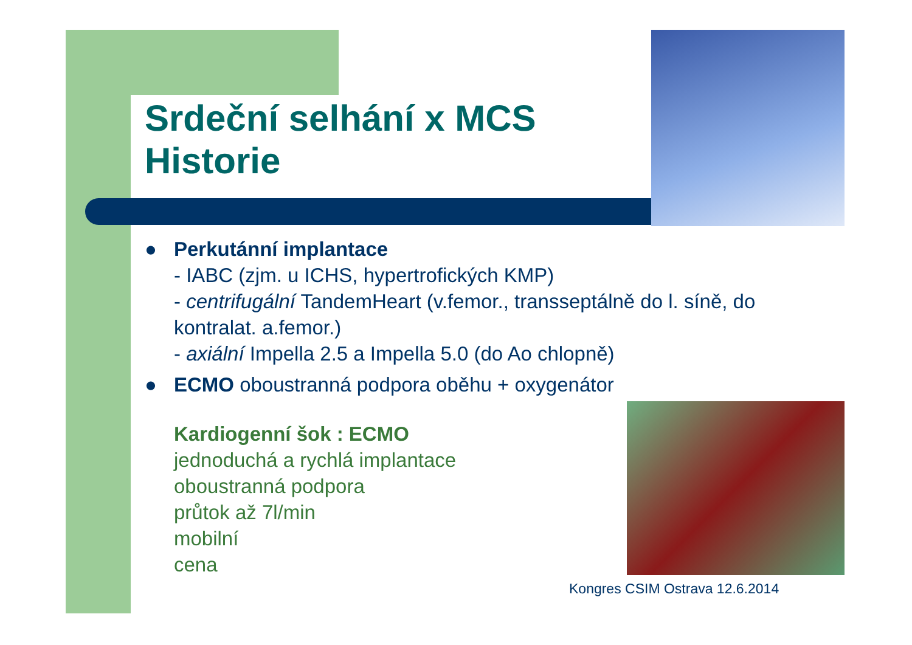Srdeční selhání x MCS
Historie
● Perkutánní implantace
- IABC (zjm. u ICHS, hypertrofických KMP)
- centrifugální TandemHeart (v.femor., transseptálně do l. síně, do kontralat. a.femor.)
- axiální Impella 2.5 a Impella 5.0 (do Ao chlopně)
● ECMO oboustranná podpora oběhu + oxygenátor
Kardiogenní šok : ECMO
jednoduchá a rychlá implantace
oboustranná podpora
průtok až 7l/min
mobilní
cena
Kongres CSIM Ostrava 12.6.2014